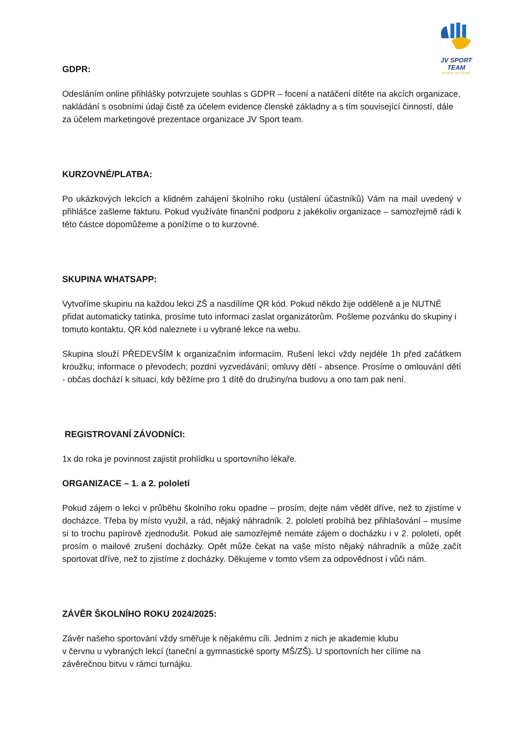JV SPORT TEAM
NO RISK, NO STORY.
GDPR:
Odesláním online přihlášky potvrzujete souhlas s GDPR – focení a natáčení dítěte na akcích organizace, nakládání s osobními údaji čistě za účelem evidence členské základny a s tím související činností, dále za účelem marketingové prezentace organizace JV Sport team.
KURZOVNÉ/PLATBA:
Po ukázkových lekcích a klidném zahájení školního roku (ustálení účastníků) Vám na mail uvedený v přihlášce zašleme fakturu. Pokud využíváte finanční podporu z jakékoliv organizace – samozřejmě rádi k této částce dopomůžeme a ponížíme o to kurzovné.
SKUPINA WHATSAPP:
Vytvoříme skupinu na každou lekci ZŠ a nasdílíme QR kód. Pokud někdo žije odděleně a je NUTNÉ přidat automaticky tatínka, prosíme tuto informaci zaslat organizátorům. Pošleme pozvánku do skupiny i tomuto kontaktu. QR kód naleznete i u vybrané lekce na webu.
Skupina slouží PŘEDEVŠÍM k organizačním informacím. Rušení lekcí vždy nejdéle 1h před začátkem kroužku; informace o převodech; pozdní vyzvedávání; omluvy dětí - absence. Prosíme o omlouvání dětí - občas dochází k situaci, kdy běžíme pro 1 dítě do družiny/na budovu a ono tam pak není.
REGISTROVANÍ ZÁVODNÍCI:
1x do roka je povinnost zajistit prohlídku u sportovního lékaře.
ORGANIZACE – 1. a 2. pololetí
Pokud zájem o lekci v průběhu školního roku opadne – prosím, dejte nám vědět dříve, než to zjistíme v docházce. Třeba by místo využil, a rád, nějaký náhradník. 2. pololetí probíhá bez přihlašování – musíme si to trochu papírově zjednodušit. Pokud ale samozřejmě nemáte zájem o docházku i v 2. pololetí, opět prosím o mailové zrušení docházky. Opět může čekat na vaše místo nějaký náhradník a může začít sportovat dříve, než to zjistíme z docházky. Děkujeme v tomto všem za odpovědnost i vůči nám.
ZÁVĚR ŠKOLNÍHO ROKU 2024/2025:
Závěr našeho sportování vždy směřuje k nějakému cíli. Jedním z nich je akademie klubu
v červnu u vybraných lekcí (taneční a gymnastické sporty MŠ/ZŠ). U sportovních her cílíme na závěrečnou bitvu v rámci turnájku.